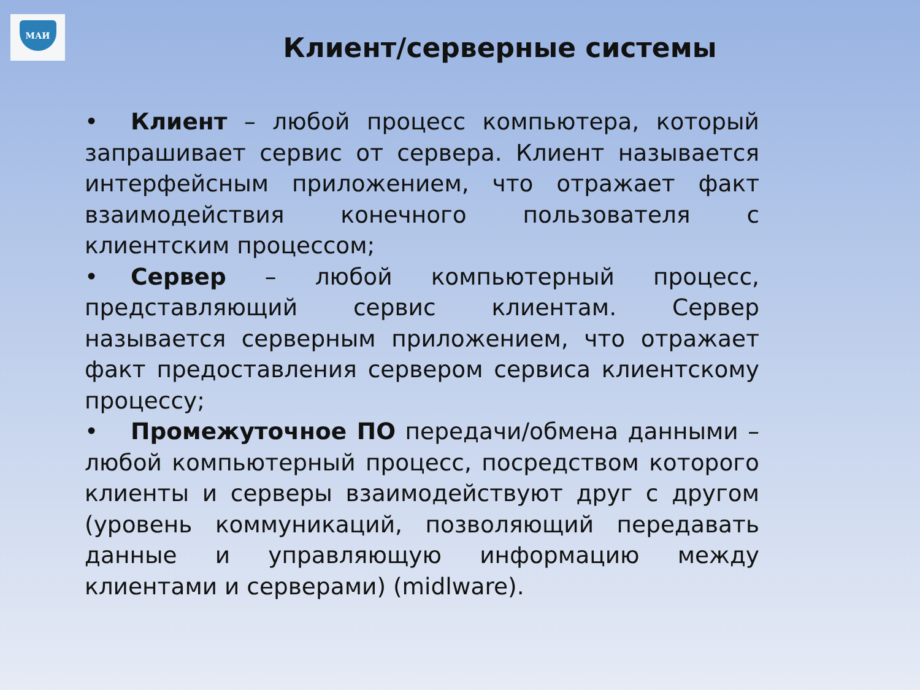МАИ
Клиент/серверные системы
• Клиент – любой процесс компьютера, который запрашивает сервис от сервера. Клиент называется интерфейсным приложением, что отражает факт взаимодействия конечного пользователя с клиентским процессом;
• Сервер – любой компьютерный процесс, представляющий сервис клиентам. Сервер называется серверным приложением, что отражает факт предоставления сервером сервиса клиентскому процессу;
• Промежуточное ПО передачи/обмена данными – любой компьютерный процесс, посредством которого клиенты и серверы взаимодействуют друг с другом (уровень коммуникаций, позволяющий передавать данные и управляющую информацию между клиентами и серверами) (midlware).